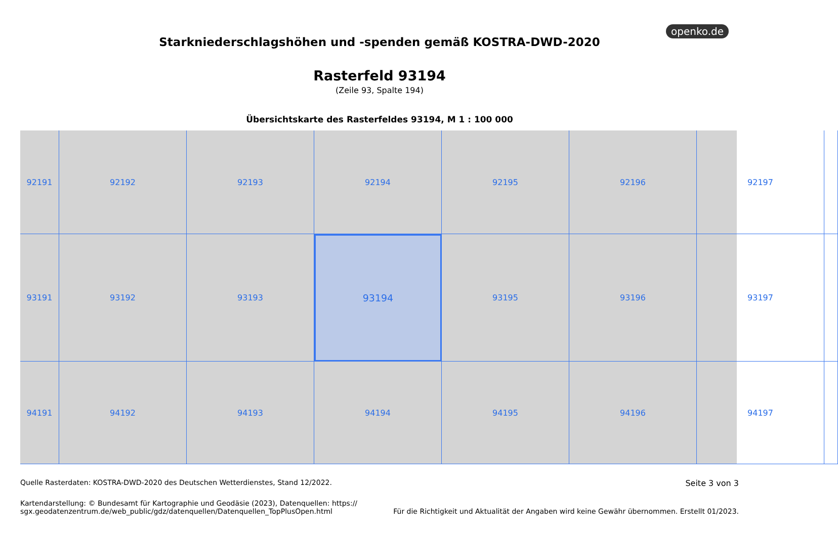openko.de
Starkniederschlagshöhen und -spenden gemäß KOSTRA-DWD-2020
Rasterfeld 93194
(Zeile 93, Spalte 194)
Übersichtskarte des Rasterfeldes 93194, M 1 : 100 000
92191
92192
92193
92194
92195
92196
92197
93191
93192
93193
93194
93195
93196
93197
94191
94192
94193
94194
94195
94196
94197
Quelle Rasterdaten: KOSTRA-DWD-2020 des Deutschen Wetterdienstes, Stand 12/2022. Seite 3 von 3
Kartendarstellung: © Bundesamt für Kartographie und Geodäsie (2023), Datenquellen: https://
sgx.geodatenzentrum.de/web_public/gdz/datenquellen/Datenquellen_TopPlusOpen.html Für die Richtigkeit und Aktualität der Angaben wird keine Gewähr übernommen. Erstellt 01/2023.